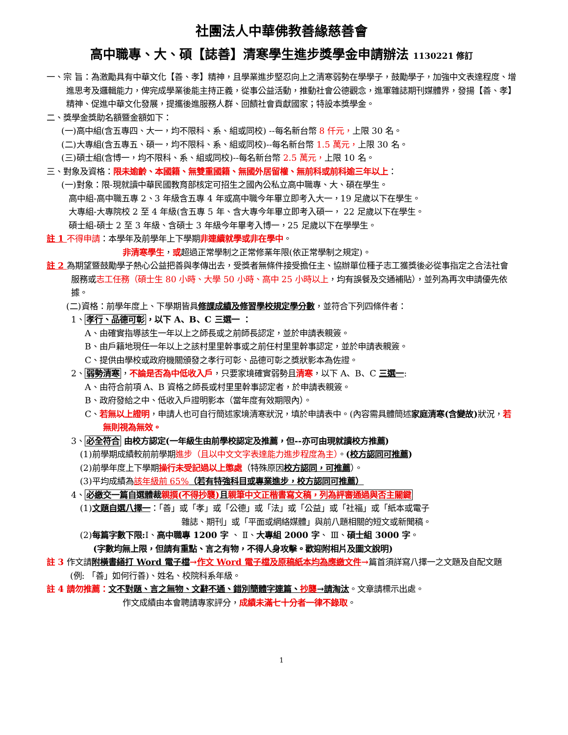社團法人中華佛教善緣慈善會
高中職專、大、碩【誌善】清寒學生進步獎學金申請辦法 1130221 修訂
一、宗 旨：為激勵具有中華文化【善、孝】精神，且學業進步堅忍向上之清寒弱勢在學學子，鼓勵學子，加強中文表達程度、增進思考及邏輯能力，俾完成學業後能主持正義，從事公益活動，推動社會公德觀念，進軍雜誌期刊媒體界，發揚【善、孝】精神、促進中華文化發展，提攜後進服務人群、回饋社會貢獻國家；特設本獎學金。
二、獎學金獎助名額暨金額如下：
(一)高中組(含五專四、大一，均不限科、系、組或同校) --每名新台幣 8 仟元，上限 30 名。
(二)大專組(含五專五、碩一，均不限科、系、組或同校)--每名新台幣 1.5 萬元，上限 30 名。
(三)碩士組(含博一，均不限科、系、組或同校)--每名新台幣 2.5 萬元，上限 10 名。
三、對象及資格：限未逾齡、本國籍、無雙重國籍、無國外居留權、無前科或前科逾三年以上：
(一)對象：限-現就讀中華民國教育部核定可招生之國內公私立高中職專、大、碩在學生。
高中組-高中職五專 2、3 年級含五專 4 年或高中職今年畢立即考入大一，19 足歲以下在學生。
大專組-大專院校 2 至 4 年級(含五專 5 年、含大專今年畢立即考入碩一， 22 足歲以下在學生。
碩士組-碩士 2 至 3 年級、含碩士 3 年級今年畢考入博一，25 足歲以下在學學生。
註 1 不得申請：本學年及前學年上下學期非連續就學或非在學中。
非清寒學生，或超過正常學制之正常修業年限(依正常學制之規定)。
註 2 為期望暨鼓勵學子熱心公益把善與孝傳出去，受獎者無條件接受擔任主、協辦單位種子志工獲獎後必從事指定之合法社會服務或志工任務（碩士生 80 小時、大學 50 小時、高中 25 小時以上，均有誤餐及交通補貼），並列為再次申請優先依據。
(二)資格：前學年度上、下學期皆具修課成績及修習學校規定學分數，並符合下列四條件者：
1、孝行、品德可彰，以下 A、B、C 三選一 ：
A、由確實指導該生一年以上之師長或之前師長認定，並於申請表親簽。
B、由戶籍地現任一年以上之該村里里幹事或之前任村里里幹事認定，並於申請表親簽。
C、提供由學校或政府機關頒發之孝行可彰、品德可彰之獎狀影本為佐證。
2、弱勢清寒，不論是否為中低收入戶，只要家境確實弱勢且清寒，以下 A、B、C 三選一:
A、由符合前項 A、B 資格之師長或村里里幹事認定者，於申請表親簽。
B、政府發給之中、低收入戶證明影本（當年度有效期限內）。
C、若無以上證明，申請人也可自行簡述家境清寒狀況，填於申請表中。(內容需具體簡述家庭清寒(含變故) 狀況，若無則視為無效。
3、必全符合 由校方認定(一年級生由前學校認定及推薦，但--亦可由現就讀校方推薦)
(1)前學期成績較前前學期進步（且以中文文字表達能力進步程度為主）。(校方認同可推薦)
(2)前學年度上下學期操行未受記過以上懲處（特殊原因校方認同，可推薦）。
(3)平均成績為該年級前 65%（若有特強科目或專業進步，校方認同可推薦）
4、必繳交一篇自選體裁親撰(不得抄襲) 且親筆中文正楷書寫文稿，列為評審通過與否主關鍵
(1)文題自選八擇一：「善」或「孝」或「公德」或「法」或「公益」或「社福」或「紙本或電子
雜誌、期刊」或「平面或網絡媒體」與前八題相關的短文或新聞稿。
(2)每篇字數下限: Ⅰ、高中職專 1200 字 、 Ⅱ、大專組 2000 字、 Ⅲ、碩士組 3000 字。
(字數均無上限，但請有重點、言之有物，不得人身攻擊。歡迎附相片及圖文說明)
註 3 作文請附橫書繕打 Word 電子檔→作文 Word 電子檔及原稿紙本均為應繳文件→篇首須詳寫八擇一之文題及自配文題 (例: 「善」如何行善)、姓名、校院科系年級。
註 4 請勿推薦：文不對題、言之無物、文辭不通、錯別簡體字連篇、抄襲→請淘汰。文章請標示出處。
作文成績由本會聘請專家評分，成績未滿七十分者一律不錄取。
1